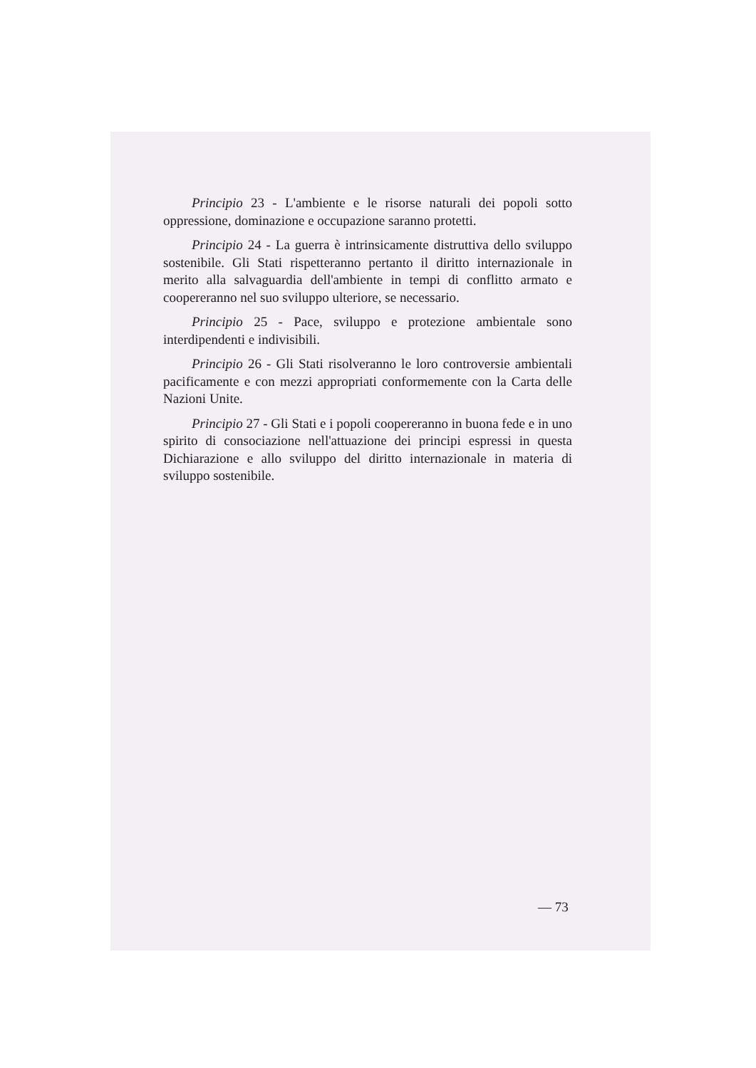Principio 23 - L'ambiente e le risorse naturali dei popoli sotto oppressione, dominazione e occupazione saranno protetti.
Principio 24 - La guerra è intrinsicamente distruttiva dello sviluppo sostenibile. Gli Stati rispetteranno pertanto il diritto internazionale in merito alla salvaguardia dell'ambiente in tempi di conflitto armato e coopereranno nel suo sviluppo ulteriore, se necessario.
Principio 25 - Pace, sviluppo e protezione ambientale sono interdipendenti e indivisibili.
Principio 26 - Gli Stati risolveranno le loro controversie ambientali pacificamente e con mezzi appropriati conformemente con la Carta delle Nazioni Unite.
Principio 27 - Gli Stati e i popoli coopereranno in buona fede e in uno spirito di consociazione nell'attuazione dei principi espressi in questa Dichiarazione e allo sviluppo del diritto internazionale in materia di sviluppo sostenibile.
— 73